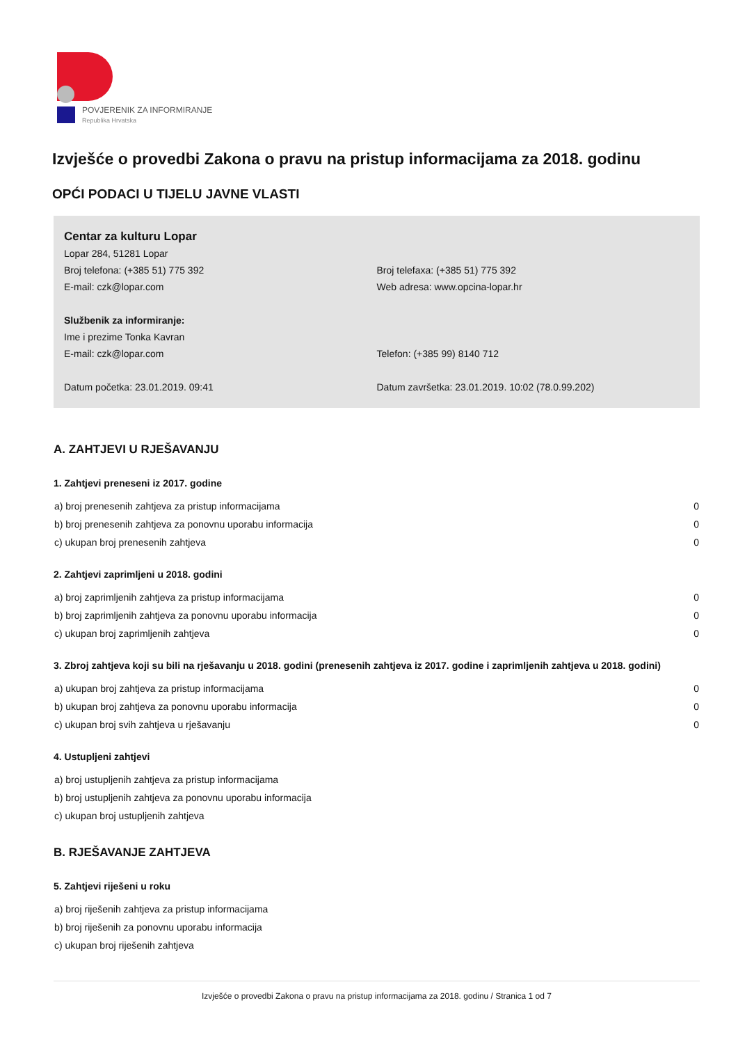POVJERENIK ZA INFORMIRANJE
Republika Hrvatska
Izvješće o provedbi Zakona o pravu na pristup informacijama za 2018. godinu
OPĆI PODACI U TIJELU JAVNE VLASTI
Centar za kulturu Lopar
Lopar 284, 51281 Lopar
Broj telefona: (+385 51) 775 392 Broj telefaxa: (+385 51) 775 392
E-mail: czk@lopar.com Web adresa: www.opcina-lopar.hr
Službenik za informiranje:
Ime i prezime Tonka Kavran
E-mail: czk@lopar.com Telefon: (+385 99) 8140 712
Datum početka: 23.01.2019. 09:41 Datum završetka: 23.01.2019. 10:02 (78.0.99.202)
A. ZAHTJEVI U RJEŠAVANJU
1. Zahtjevi preneseni iz 2017. godine
| a) broj prenesenih zahtjeva za pristup informacijama | 0 |
| b) broj prenesenih zahtjeva za ponovnu uporabu informacija | 0 |
| c) ukupan broj prenesenih zahtjeva | 0 |
2. Zahtjevi zaprimljeni u 2018. godini
| a) broj zaprimljenih zahtjeva za pristup informacijama | 0 |
| b) broj zaprimljenih zahtjeva za ponovnu uporabu informacija | 0 |
| c) ukupan broj zaprimljenih zahtjeva | 0 |
3. Zbroj zahtjeva koji su bili na rješavanju u 2018. godini (prenesenih zahtjeva iz 2017. godine i zaprimljenih zahtjeva u 2018. godini)
| a) ukupan broj zahtjeva za pristup informacijama | 0 |
| b) ukupan broj zahtjeva za ponovnu uporabu informacija | 0 |
| c) ukupan broj svih zahtjeva u rješavanju | 0 |
4. Ustupljeni zahtjevi
| a) broj ustupljenih zahtjeva za pristup informacijama |
| b) broj ustupljenih zahtjeva za ponovnu uporabu informacija |
| c) ukupan broj ustupljenih zahtjeva |
B. RJEŠAVANJE ZAHTJEVA
5. Zahtjevi riješeni u roku
| a) broj riješenih zahtjeva za pristup informacijama |
| b) broj riješenih za ponovnu uporabu informacija |
| c) ukupan broj riješenih zahtjeva |
Izvješće o provedbi Zakona o pravu na pristup informacijama za 2018. godinu / Stranica 1 od 7